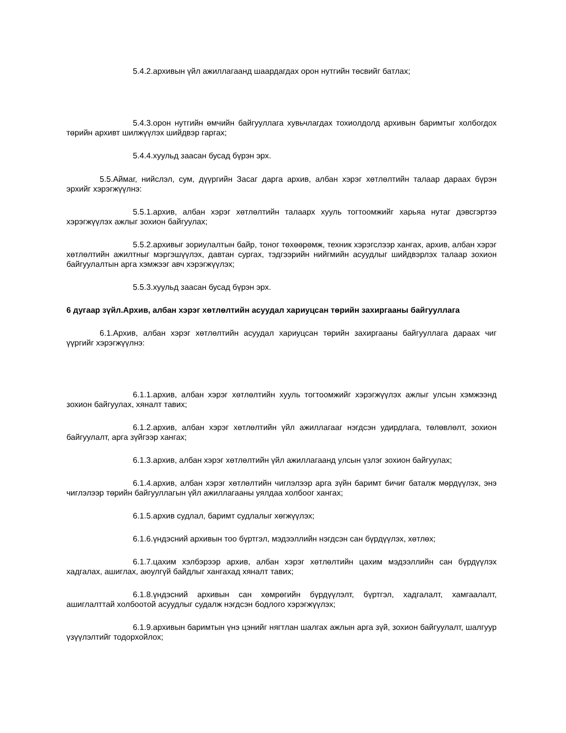5.4.2.архивын үйл ажиллагаанд шаардагдах орон нутгийн төсвийг батлах;
5.4.3.орон нутгийн өмчийн байгууллага хувьчлагдах тохиолдолд архивын баримтыг холбогдох төрийн архивт шилжүүлэх шийдвэр гаргах;
5.4.4.хуульд заасан бусад бүрэн эрх.
5.5.Аймаг, нийслэл, сум, дүүргийн Засаг дарга архив, албан хэрэг хөтлөлтийн талаар дараах бүрэн эрхийг хэрэгжүүлнэ:
5.5.1.архив, албан хэрэг хөтлөлтийн талаарх хууль тогтоомжийг харьяа нутаг дэвсгэртээ хэрэгжүүлэх ажлыг зохион байгуулах;
5.5.2.архивыг зориулалтын байр, тоног төхөөрөмж, техник хэрэгслээр хангах, архив, албан хэрэг хөтлөлтийн ажилтныг мэргэшүүлэх, давтан сургах, тэдгээрийн нийгмийн асуудлыг шийдвэрлэх талаар зохион байгуулалтын арга хэмжээг авч хэрэгжүүлэх;
5.5.3.хуульд заасан бусад бүрэн эрх.
6 дугаар зүйл.Архив, албан хэрэг хөтлөлтийн асуудал хариуцсан төрийн захиргааны байгууллага
6.1.Архив, албан хэрэг хөтлөлтийн асуудал хариуцсан төрийн захиргааны байгууллага дараах чиг үүргийг хэрэгжүүлнэ:
6.1.1.архив, албан хэрэг хөтлөлтийн хууль тогтоомжийг хэрэгжүүлэх ажлыг улсын хэмжээнд зохион байгуулах, хяналт тавих;
6.1.2.архив, албан хэрэг хөтлөлтийн үйл ажиллагааг нэгдсэн удирдлага, төлөвлөлт, зохион байгуулалт, арга зүйгээр хангах;
6.1.3.архив, албан хэрэг хөтлөлтийн үйл ажиллагаанд улсын үзлэг зохион байгуулах;
6.1.4.архив, албан хэрэг хөтлөлтийн чиглэлээр арга зүйн баримт бичиг баталж мөрдүүлэх, энэ чиглэлээр төрийн байгууллагын үйл ажиллагааны уялдаа холбоог хангах;
6.1.5.архив судлал, баримт судлалыг хөгжүүлэх;
6.1.6.үндэсний архивын тоо бүртгэл, мэдээллийн нэгдсэн сан бүрдүүлэх, хөтлөх;
6.1.7.цахим хэлбэрээр архив, албан хэрэг хөтлөлтийн цахим мэдээллийн сан бүрдүүлэх хадгалах, ашиглах, аюулгүй байдлыг хангахад хяналт тавих;
6.1.8.үндэсний архивын сан хөмрөгийн бүрдүүлэлт, бүртгэл, хадгалалт, хамгаалалт, ашиглалттай холбоотой асуудлыг судалж нэгдсэн бодлого хэрэгжүүлэх;
6.1.9.архивын баримтын үнэ цэнийг нягтлан шалгах ажлын арга зүй, зохион байгуулалт, шалгуур үзүүлэлтийг тодорхойлох;